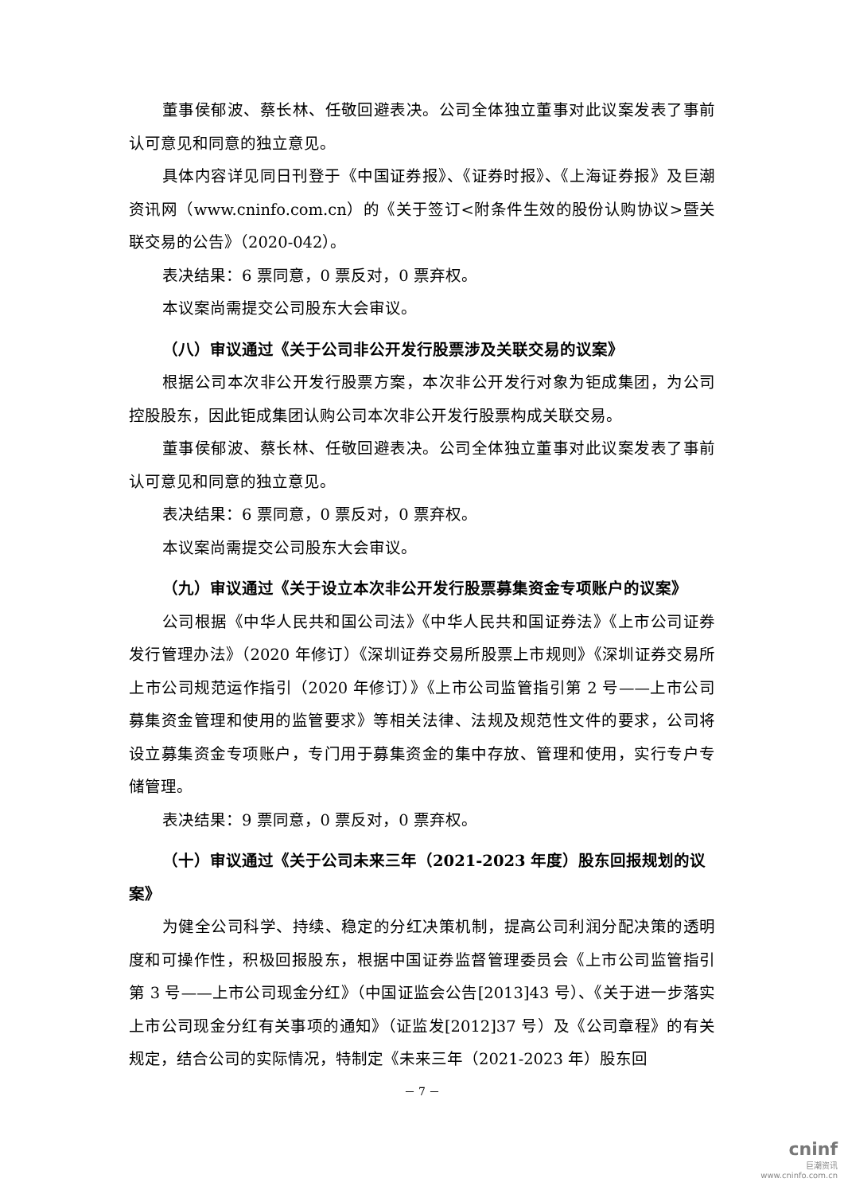董事侯郁波、蔡长林、任敬回避表决。公司全体独立董事对此议案发表了事前认可意见和同意的独立意见。
具体内容详见同日刊登于《中国证券报》、《证券时报》、《上海证券报》及巨潮资讯网（www.cninfo.com.cn）的《关于签订<附条件生效的股份认购协议>暨关联交易的公告》（2020-042）。
表决结果：6 票同意，0 票反对，0 票弃权。
本议案尚需提交公司股东大会审议。
（八）审议通过《关于公司非公开发行股票涉及关联交易的议案》
根据公司本次非公开发行股票方案，本次非公开发行对象为钜成集团，为公司控股股东，因此钜成集团认购公司本次非公开发行股票构成关联交易。
董事侯郁波、蔡长林、任敬回避表决。公司全体独立董事对此议案发表了事前认可意见和同意的独立意见。
表决结果：6 票同意，0 票反对，0 票弃权。
本议案尚需提交公司股东大会审议。
（九）审议通过《关于设立本次非公开发行股票募集资金专项账户的议案》
公司根据《中华人民共和国公司法》《中华人民共和国证券法》《上市公司证券发行管理办法》（2020 年修订）《深圳证券交易所股票上市规则》《深圳证券交易所上市公司规范运作指引（2020 年修订）》《上市公司监管指引第 2 号——上市公司募集资金管理和使用的监管要求》等相关法律、法规及规范性文件的要求，公司将设立募集资金专项账户，专门用于募集资金的集中存放、管理和使用，实行专户专储管理。
表决结果：9 票同意，0 票反对，0 票弃权。
（十）审议通过《关于公司未来三年（2021-2023 年度）股东回报规划的议案》
为健全公司科学、持续、稳定的分红决策机制，提高公司利润分配决策的透明度和可操作性，积极回报股东，根据中国证券监督管理委员会《上市公司监管指引第 3 号——上市公司现金分红》（中国证监会公告[2013]43 号）、《关于进一步落实上市公司现金分红有关事项的通知》（证监发[2012]37 号）及《公司章程》的有关规定，结合公司的实际情况，特制定《未来三年（2021-2023 年）股东回
－ 7 －
cninf
巨潮资讯
www.cninfo.com.cn